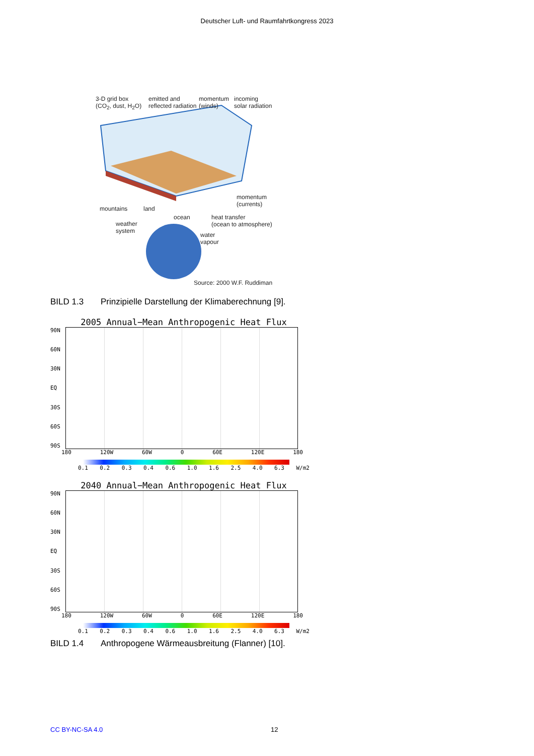Deutscher Luft- und Raumfahrtkongress 2023
3-D grid box
(CO<sub>2</sub>, dust, H<sub>2</sub>O)
emitted and
reflected radiation
momentum
(winds)
incoming
solar radiation
momentum
(currents)
mountains land
ocean
heat transfer
(ocean to atmosphere)
weather
system
water
vapour
Source: 2000 W.F. Ruddiman
BILD 1.3 Prinzipielle Darstellung der Klimaberechnung [9].
2005 Annual−Mean Anthropogenic Heat Flux
90N
60N
30N
EQ
30S
60S
90S
180 120W 60W 0 60E 120E 180
0.1 0.2 0.3 0.4 0.6 1.0 1.6 2.5 4.0 6.3 W/m2
2040 Annual−Mean Anthropogenic Heat Flux
90N
60N
30N
EQ
30S
60S
90S
180 120W 60W 0 60E 120E 180
0.1 0.2 0.3 0.4 0.6 1.0 1.6 2.5 4.0 6.3 W/m2
BILD 1.4 Anthropogene Wärmeausbreitung (Flanner) [10].
CC BY-NC-SA 4.0 12